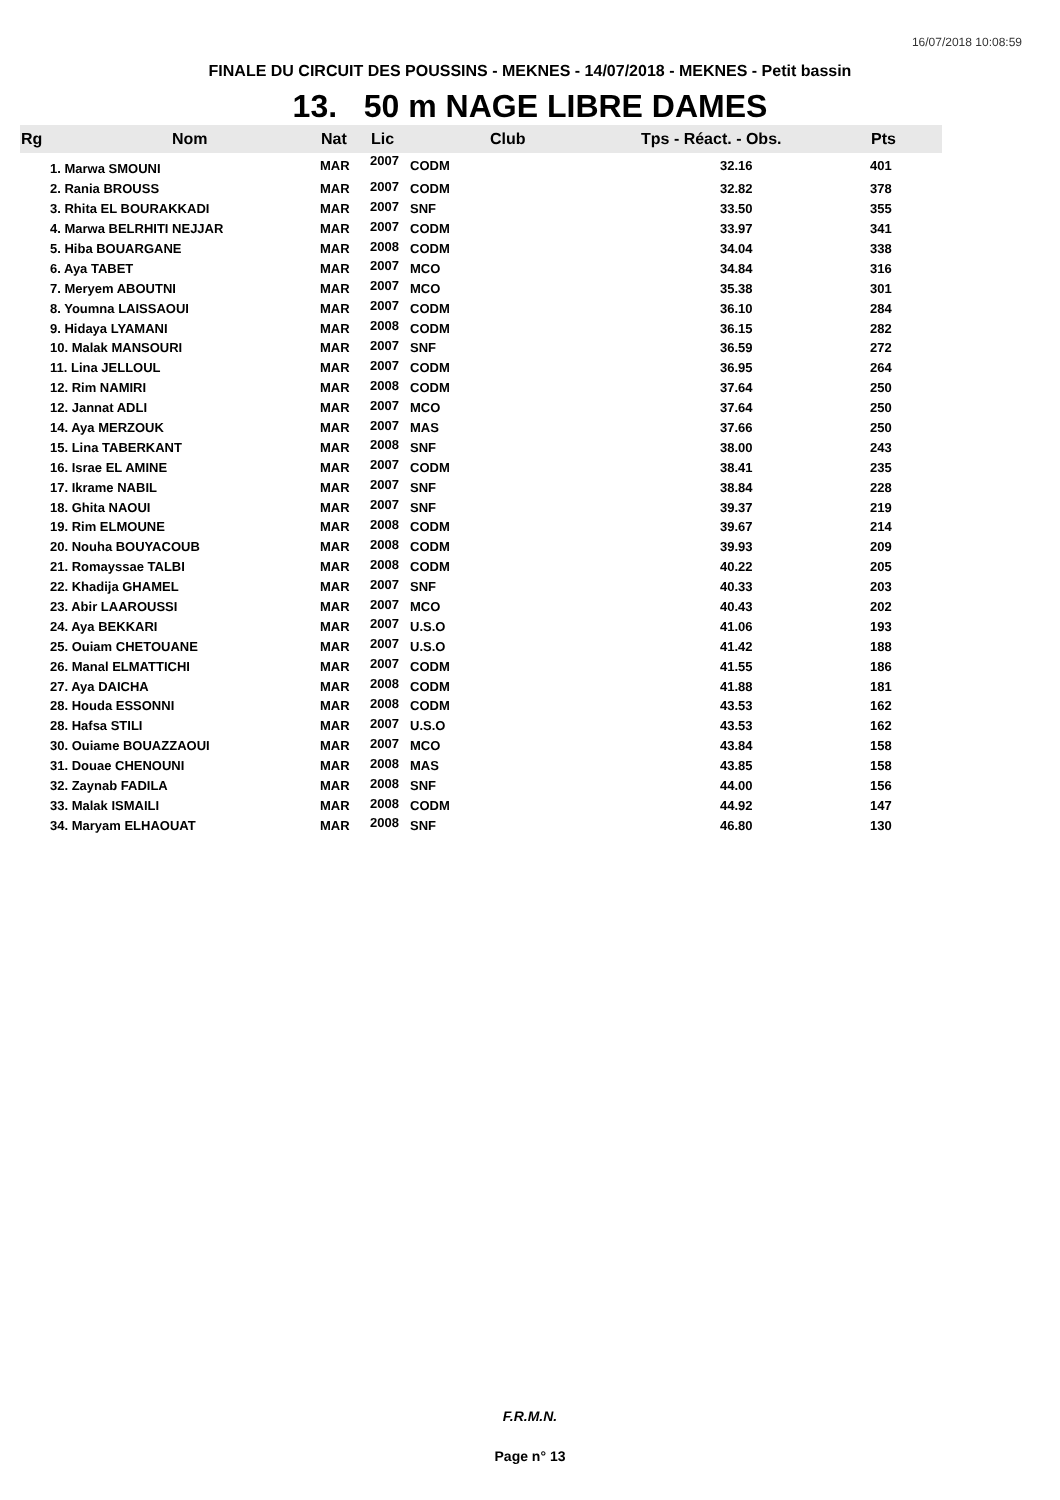16/07/2018 10:08:59
FINALE DU CIRCUIT DES POUSSINS - MEKNES - 14/07/2018 - MEKNES - Petit bassin
13. 50 m NAGE LIBRE DAMES
| Rg | Nom | Nat | Lic | Club | Tps - Réact. - Obs. | Pts |
| --- | --- | --- | --- | --- | --- | --- |
| 1. Marwa SMOUNI | | MAR | 2007 | CODM | 32.16 | 401 |
| 2. Rania BROUSS | | MAR | 2007 | CODM | 32.82 | 378 |
| 3. Rhita EL BOURAKKADI | | MAR | 2007 | SNF | 33.50 | 355 |
| 4. Marwa BELRHITI NEJJAR | | MAR | 2007 | CODM | 33.97 | 341 |
| 5. Hiba BOUARGANE | | MAR | 2008 | CODM | 34.04 | 338 |
| 6. Aya TABET | | MAR | 2007 | MCO | 34.84 | 316 |
| 7. Meryem ABOUTNI | | MAR | 2007 | MCO | 35.38 | 301 |
| 8. Youmna LAISSAOUI | | MAR | 2007 | CODM | 36.10 | 284 |
| 9. Hidaya LYAMANI | | MAR | 2008 | CODM | 36.15 | 282 |
| 10. Malak MANSOURI | | MAR | 2007 | SNF | 36.59 | 272 |
| 11. Lina JELLOUL | | MAR | 2007 | CODM | 36.95 | 264 |
| 12. Rim NAMIRI | | MAR | 2008 | CODM | 37.64 | 250 |
| 12. Jannat ADLI | | MAR | 2007 | MCO | 37.64 | 250 |
| 14. Aya MERZOUK | | MAR | 2007 | MAS | 37.66 | 250 |
| 15. Lina TABERKANT | | MAR | 2008 | SNF | 38.00 | 243 |
| 16. Israe EL AMINE | | MAR | 2007 | CODM | 38.41 | 235 |
| 17. Ikrame NABIL | | MAR | 2007 | SNF | 38.84 | 228 |
| 18. Ghita NAOUI | | MAR | 2007 | SNF | 39.37 | 219 |
| 19. Rim ELMOUNE | | MAR | 2008 | CODM | 39.67 | 214 |
| 20. Nouha BOUYACOUB | | MAR | 2008 | CODM | 39.93 | 209 |
| 21. Romayssae TALBI | | MAR | 2008 | CODM | 40.22 | 205 |
| 22. Khadija GHAMEL | | MAR | 2007 | SNF | 40.33 | 203 |
| 23. Abir LAAROUSSI | | MAR | 2007 | MCO | 40.43 | 202 |
| 24. Aya BEKKARI | | MAR | 2007 | U.S.O | 41.06 | 193 |
| 25. Ouiam CHETOUANE | | MAR | 2007 | U.S.O | 41.42 | 188 |
| 26. Manal ELMATTICHI | | MAR | 2007 | CODM | 41.55 | 186 |
| 27. Aya DAICHA | | MAR | 2008 | CODM | 41.88 | 181 |
| 28. Houda ESSONNI | | MAR | 2008 | CODM | 43.53 | 162 |
| 28. Hafsa STILI | | MAR | 2007 | U.S.O | 43.53 | 162 |
| 30. Ouiame BOUAZZAOUI | | MAR | 2007 | MCO | 43.84 | 158 |
| 31. Douae CHENOUNI | | MAR | 2008 | MAS | 43.85 | 158 |
| 32. Zaynab FADILA | | MAR | 2008 | SNF | 44.00 | 156 |
| 33. Malak ISMAILI | | MAR | 2008 | CODM | 44.92 | 147 |
| 34. Maryam ELHAOUAT | | MAR | 2008 | SNF | 46.80 | 130 |
F.R.M.N.
Page n° 13